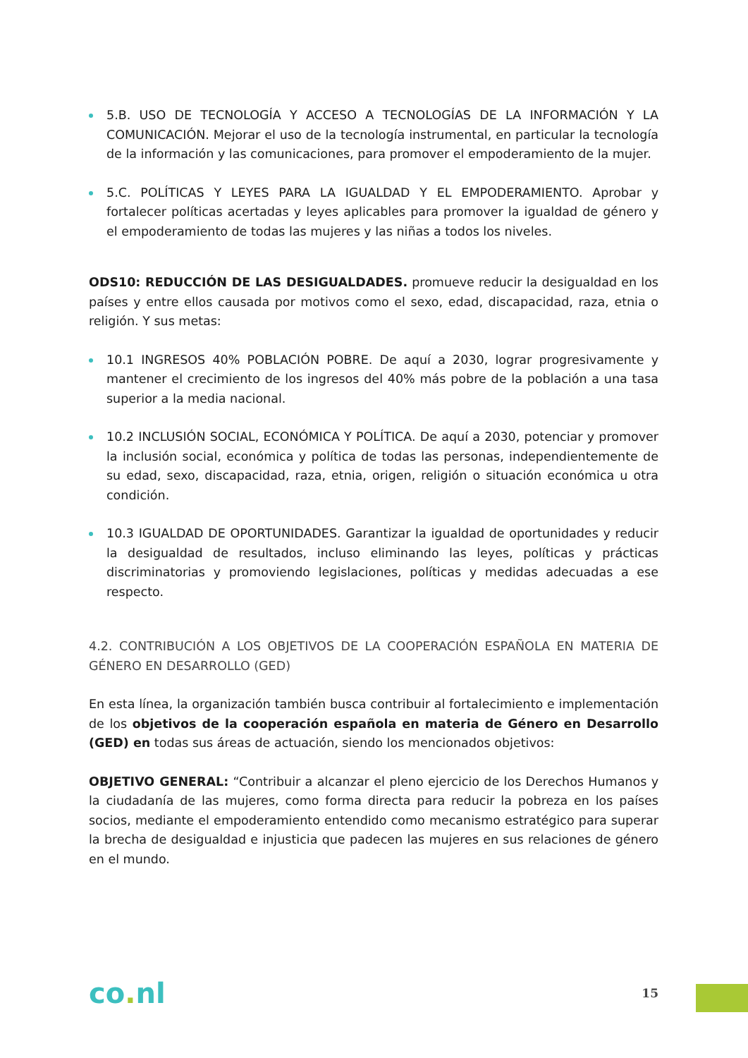5.B. USO DE TECNOLOGÍA Y ACCESO A TECNOLOGÍAS DE LA INFORMACIÓN Y LA COMUNICACIÓN. Mejorar el uso de la tecnología instrumental, en particular la tecnología de la información y las comunicaciones, para promover el empoderamiento de la mujer.
5.C. POLÍTICAS Y LEYES PARA LA IGUALDAD Y EL EMPODERAMIENTO. Aprobar y fortalecer políticas acertadas y leyes aplicables para promover la igualdad de género y el empoderamiento de todas las mujeres y las niñas a todos los niveles.
ODS10: REDUCCIÓN DE LAS DESIGUALDADES. promueve reducir la desigualdad en los países y entre ellos causada por motivos como el sexo, edad, discapacidad, raza, etnia o religión. Y sus metas:
10.1 INGRESOS 40% POBLACIÓN POBRE. De aquí a 2030, lograr progresivamente y mantener el crecimiento de los ingresos del 40% más pobre de la población a una tasa superior a la media nacional.
10.2 INCLUSIÓN SOCIAL, ECONÓMICA Y POLÍTICA. De aquí a 2030, potenciar y promover la inclusión social, económica y política de todas las personas, independientemente de su edad, sexo, discapacidad, raza, etnia, origen, religión o situación económica u otra condición.
10.3 IGUALDAD DE OPORTUNIDADES. Garantizar la igualdad de oportunidades y reducir la desigualdad de resultados, incluso eliminando las leyes, políticas y prácticas discriminatorias y promoviendo legislaciones, políticas y medidas adecuadas a ese respecto.
4.2. CONTRIBUCIÓN A LOS OBJETIVOS DE LA COOPERACIÓN ESPAÑOLA EN MATERIA DE GÉNERO EN DESARROLLO (GED)
En esta línea, la organización también busca contribuir al fortalecimiento e implementación de los objetivos de la cooperación española en materia de Género en Desarrollo (GED) en todas sus áreas de actuación, siendo los mencionados objetivos:
OBJETIVO GENERAL: “Contribuir a alcanzar el pleno ejercicio de los Derechos Humanos y la ciudadanía de las mujeres, como forma directa para reducir la pobreza en los países socios, mediante el empoderamiento entendido como mecanismo estratégico para superar la brecha de desigualdad e injusticia que padecen las mujeres en sus relaciones de género en el mundo.
co. nl
15